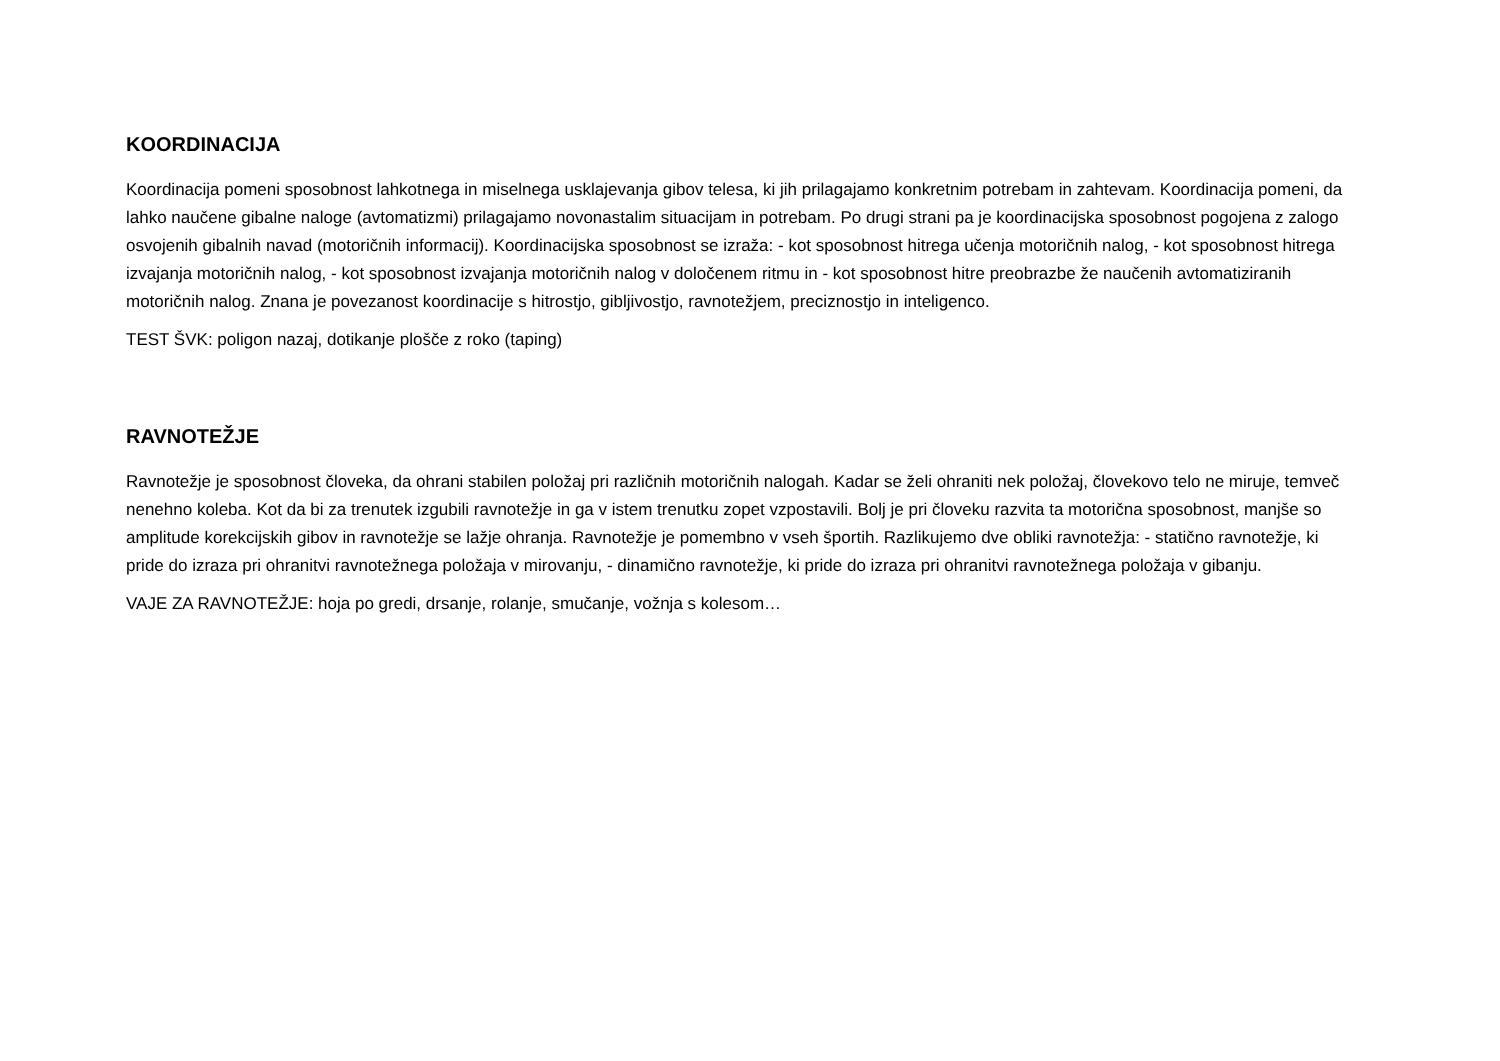KOORDINACIJA
Koordinacija pomeni sposobnost lahkotnega in miselnega usklajevanja gibov telesa, ki jih prilagajamo konkretnim potrebam in zahtevam. Koordinacija pomeni, da lahko naučene gibalne naloge (avtomatizmi) prilagajamo novonastalim situacijam in potrebam. Po drugi strani pa je koordinacijska sposobnost pogojena z zalogo osvojenih gibalnih navad (motoričnih informacij). Koordinacijska sposobnost se izraža: - kot sposobnost hitrega učenja motoričnih nalog, - kot sposobnost hitrega izvajanja motoričnih nalog, - kot sposobnost izvajanja motoričnih nalog v določenem ritmu in - kot sposobnost hitre preobrazbe že naučenih avtomatiziranih motoričnih nalog. Znana je povezanost koordinacije s hitrostjo, gibljivostjo, ravnotežjem, preciznostjo in inteligenco.
TEST ŠVK: poligon nazaj, dotikanje plošče z roko (taping)
RAVNOTEŽJE
Ravnotežje je sposobnost človeka, da ohrani stabilen položaj pri različnih motoričnih nalogah. Kadar se želi ohraniti nek položaj, človekovo telo ne miruje, temveč nenehno koleba. Kot da bi za trenutek izgubili ravnotežje in ga v istem trenutku zopet vzpostavili. Bolj je pri človeku razvita ta motorična sposobnost, manjše so amplitude korekcijskih gibov in ravnotežje se lažje ohranja. Ravnotežje je pomembno v vseh športih. Razlikujemo dve obliki ravnotežja: - statično ravnotežje, ki pride do izraza pri ohranitvi ravnotežnega položaja v mirovanju, - dinamično ravnotežje, ki pride do izraza pri ohranitvi ravnotežnega položaja v gibanju.
VAJE ZA RAVNOTEŽJE: hoja po gredi, drsanje, rolanje, smučanje, vožnja s kolesom…